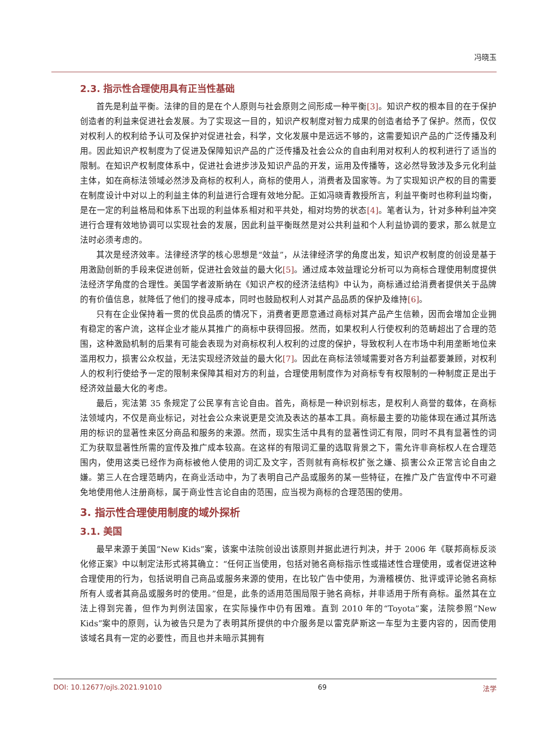冯晓玉
2.3. 指示性合理使用具有正当性基础
首先是利益平衡。法律的目的是在个人原则与社会原则之间形成一种平衡[3]。知识产权的根本目的在于保护创造者的利益来促进社会发展。为了实现这一目的，知识产权制度对智力成果的创造者给予了保护。然而，仅仅对权利人的权利给予认可及保护对促进社会，科学，文化发展中是远远不够的，这需要知识产品的广泛传播及利用。因此知识产权制度为了促进及保障知识产品的广泛传播及社会公众的自由利用对权利人的权利进行了适当的限制。在知识产权制度体系中，促进社会进步涉及知识产品的开发，运用及传播等，这必然导致涉及多元化利益主体，如在商标法领域必然涉及商标的权利人，商标的使用人，消费者及国家等。为了实现知识产权的目的需要在制度设计中对以上的利益主体的利益进行合理有效地分配。正如冯晓青教授所言，利益平衡时也称利益均衡，是在一定的利益格局和体系下出现的利益体系相对和平共处，相对均势的状态[4]。笔者认为，针对多种利益冲突进行合理有效地协调可以实现社会的发展，因此利益平衡既然是对公共利益和个人利益协调的要求，那么就是立法时必须考虑的。
其次是经济效率。法律经济学的核心思想是“效益”，从法律经济学的角度出发，知识产权制度的创设是基于用激励创新的手段来促进创新，促进社会效益的最大化[5]。通过成本效益理论分析可以为商标合理使用制度提供法经济学角度的合理性。美国学者波斯纳在《知识产权的经济法结构》中认为，商标通过给消费者提供关于品牌的有价值信息，就降低了他们的搜寻成本，同时也鼓励权利人对其产品品质的保护及维持[6]。
只有在企业保持着一贯的优良品质的情况下，消费者更愿意通过商标对其产品产生信赖，因而会增加企业拥有稳定的客户流，这样企业才能从其推广的商标中获得回报。然而，如果权利人行使权利的范畴超出了合理的范围，这种激励机制的后果有可能会表现为对商标权利人权利的过度的保护，导致权利人在市场中利用垄断地位来滥用权力，损害公众权益，无法实现经济效益的最大化[7]。因此在商标法领域需要对各方利益都要兼顾，对权利人的权利行使给予一定的限制来保障其相对方的利益，合理使用制度作为对商标专有权限制的一种制度正是出于经济效益最大化的考虑。
最后，宪法第 35 条规定了公民享有言论自由。首先，商标是一种识别标志，是权利人商誉的载体，在商标法领域内，不仅是商业标记，对社会公众来说更是交流及表达的基本工具。商标最主要的功能体现在通过其所选用的标识的显著性来区分商品和服务的来源。然而，现实生活中具有的显著性词汇有限，同时不具有显著性的词汇为获取显著性所需的宣传及推广成本较高。在这样的有限词汇量的选取背景之下，需允许非商标权人在合理范围内，使用这类已经作为商标被他人使用的词汇及文字，否则就有商标权扩张之嫌、损害公众正常言论自由之嫌。第三人在合理范畴内，在商业活动中，为了表明自己产品或服务的某一些特征，在推广及广告宣传中不可避免地使用他人注册商标，属于商业性言论自由的范围，应当视为商标的合理范围的使用。
3. 指示性合理使用制度的域外探析
3.1. 美国
最早来源于美国“New Kids”案，该案中法院创设出该原则并据此进行判决，并于 2006 年《联邦商标反淡化修正案》中以制定法形式将其确立：“任何正当使用，包括对驰名商标指示性或描述性合理使用，或者促进这种合理使用的行为，包括说明自己商品或服务来源的使用，在比较广告中使用，为滑稽模仿、批评或评论驰名商标所有人或者其商品或服务时的使用。”但是，此条的适用范围局限于驰名商标，并非适用于所有商标。虽然其在立法上得到完善，但作为判例法国家，在实际操作中仍有困难。直到 2010 年的“Toyota”案，法院参照“New Kids”案中的原则，认为被告只是为了表明其所提供的中介服务是以雷克萨斯这一车型为主要内容的，因而使用该域名具有一定的必要性，而且也并未暗示其拥有
DOI: 10.12677/ojls.2021.91010 69 法学